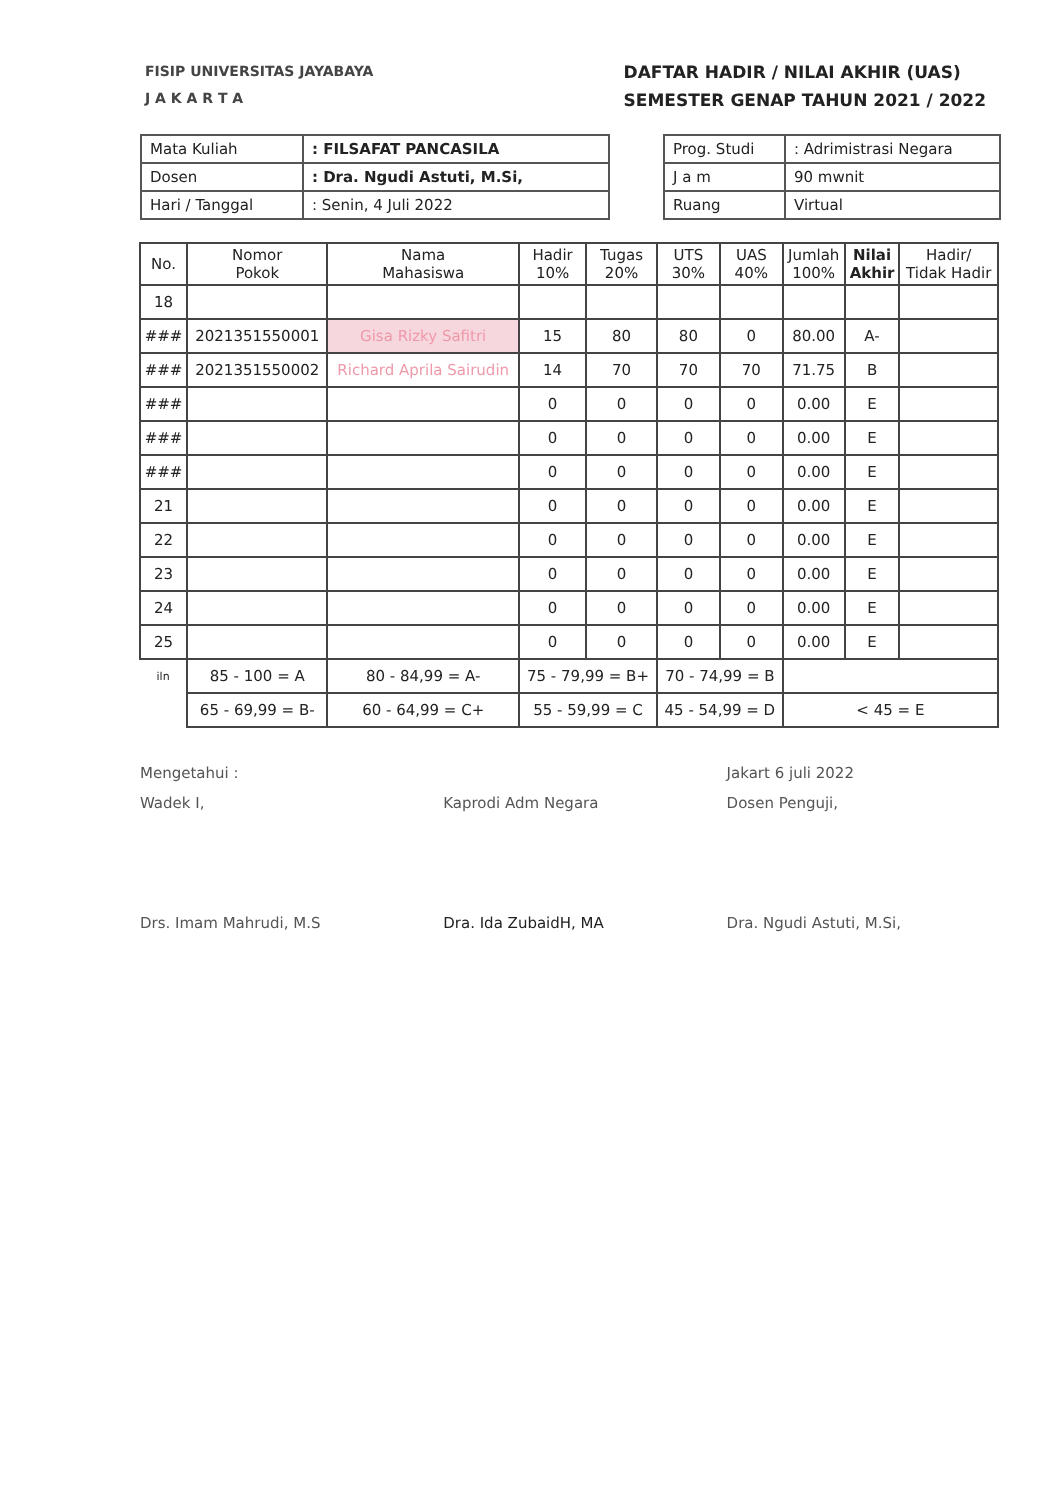FISIP UNIVERSITAS JAYABAYA
J A K A R T A
DAFTAR HADIR / NILAI AKHIR (UAS)
SEMESTER GENAP TAHUN 2021 / 2022
| Mata Kuliah | : FILSAFAT PANCASILA |
| Dosen | : Dra. Ngudi Astuti, M.Si, |
| Hari / Tanggal | : Senin, 4 Juli 2022 |
| Prog. Studi | : Adrimistrasi Negara |
| J a m | 90 mwnit |
| Ruang | Virtual |
| No. | Nomor Pokok | Nama Mahasiswa | Hadir 10% | Tugas 20% | UTS 30% | UAS 40% | Jumlah 100% | Nilai Akhir | Hadir/ Tidak Hadir |
| --- | --- | --- | --- | --- | --- | --- | --- | --- | --- |
| 18 | | | | | | | | | |
| ### | 2021351550001 | Gisa Rizky Safitri | 15 | 80 | 80 | 0 | 80.00 | A- | |
| ### | 2021351550002 | Richard Aprila Sairudin | 14 | 70 | 70 | 70 | 71.75 | B | |
| ### | | | 0 | 0 | 0 | 0 | 0.00 | E | |
| ### | | | 0 | 0 | 0 | 0 | 0.00 | E | |
| ### | | | 0 | 0 | 0 | 0 | 0.00 | E | |
| 21 | | | 0 | 0 | 0 | 0 | 0.00 | E | |
| 22 | | | 0 | 0 | 0 | 0 | 0.00 | E | |
| 23 | | | 0 | 0 | 0 | 0 | 0.00 | E | |
| 24 | | | 0 | 0 | 0 | 0 | 0.00 | E | |
| 25 | | | 0 | 0 | 0 | 0 | 0.00 | E | |
| iln | 85 - 100 = A | 80 - 84,99 = A- | 75 - 79,99 = B+ | | 70 - 74,99 = B | | | | |
| | 65 - 69,99 = B- | 60 - 64,99 = C+ | 55 - 59,99 = C | | 45 - 54,99 = D | | < 45 = E | | |
Mengetahui :
Wadek I,
Drs. Imam Mahrudi, M.S
Kaprodi Adm Negara
Dra. Ida ZubaidH, MA
Jakart 6 juli 2022
Dosen Penguji,
Dra. Ngudi Astuti, M.Si,